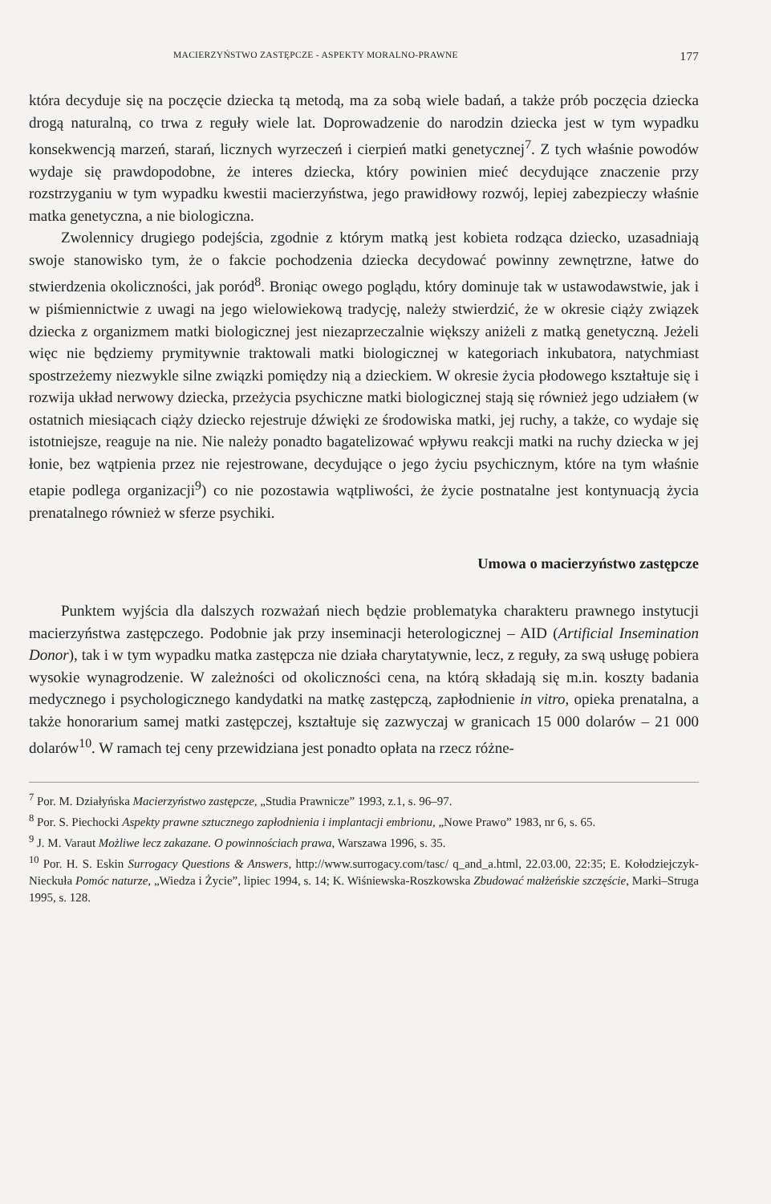MACIERZYŃSTWO ZASTĘPCZE - ASPEKTY MORALNO-PRAWNE 177
która decyduje się na poczęcie dziecka tą metodą, ma za sobą wiele badań, a także prób poczęcia dziecka drogą naturalną, co trwa z reguły wiele lat. Doprowadzenie do narodzin dziecka jest w tym wypadku konsekwencją marzeń, starań, licznych wyrzeczeń i cierpień matki genetycznej<sup>7</sup>. Z tych właśnie powodów wydaje się prawdopodobne, że interes dziecka, który powinien mieć decydujące znaczenie przy rozstrzyganiu w tym wypadku kwestii macierzyństwa, jego prawidłowy rozwój, lepiej zabezpieczy właśnie matka genetyczna, a nie biologiczna.
Zwolennicy drugiego podejścia, zgodnie z którym matką jest kobieta rodząca dziecko, uzasadniają swoje stanowisko tym, że o fakcie pochodzenia dziecka decydować powinny zewnętrzne, łatwe do stwierdzenia okoliczności, jak poród<sup>8</sup>. Broniąc owego poglądu, który dominuje tak w ustawodawstwie, jak i w piśmiennictwie z uwagi na jego wielowiekową tradycję, należy stwierdzić, że w okresie ciąży związek dziecka z organizmem matki biologicznej jest niezaprzeczalnie większy aniżeli z matką genetyczną. Jeżeli więc nie będziemy prymitywnie traktowali matki biologicznej w kategoriach inkubatora, natychmiast spostrzeżemy niezwykle silne związki pomiędzy nią a dzieckiem. W okresie życia płodowego kształtuje się i rozwija układ nerwowy dziecka, przeżycia psychiczne matki biologicznej stają się również jego udziałem (w ostatnich miesiącach ciąży dziecko rejestruje dźwięki ze środowiska matki, jej ruchy, a także, co wydaje się istotniejsze, reaguje na nie. Nie należy ponadto bagatelizować wpływu reakcji matki na ruchy dziecka w jej łonie, bez wątpienia przez nie rejestrowane, decydujące o jego życiu psychicznym, które na tym właśnie etapie podlega organizacji<sup>9</sup>) co nie pozostawia wątpliwości, że życie postnatalne jest kontynuacją życia prenatalnego również w sferze psychiki.
Umowa o macierzyństwo zastępcze
Punktem wyjścia dla dalszych rozważań niech będzie problematyka charakteru prawnego instytucji macierzyństwa zastępczego. Podobnie jak przy inseminacji heterologicznej – AID (Artificial Insemination Donor), tak i w tym wypadku matka zastępcza nie działa charytatywnie, lecz, z reguły, za swą usługę pobiera wysokie wynagrodzenie. W zależności od okoliczności cena, na którą składają się m.in. koszty badania medycznego i psychologicznego kandydatki na matkę zastępczą, zapłodnienie in vitro, opieka prenatalna, a także honorarium samej matki zastępczej, kształtuje się zazwyczaj w granicach 15 000 dolarów – 21 000 dolarów<sup>10</sup>. W ramach tej ceny przewidziana jest ponadto opłata na rzecz różne-
<sup>7</sup> Por. M. Działyńska Macierzyństwo zastępcze, „Studia Prawnicze” 1993, z.1, s. 96–97.
<sup>8</sup> Por. S. Piechocki Aspekty prawne sztucznego zapłodnienia i implantacji embrionu, „Nowe Prawo” 1983, nr 6, s. 65.
<sup>9</sup> J. M. Varaut Możliwe lecz zakazane. O powinnościach prawa, Warszawa 1996, s. 35.
<sup>10</sup> Por. H. S. Eskin Surrogacy Questions & Answers, http://www.surrogacy.com/tasc/ q_and_a.html, 22.03.00, 22:35; E. Kołodziejczyk-Nieckuła Pomóc naturze, „Wiedza i Życie”, lipiec 1994, s. 14; K. Wiśniewska-Roszkowska Zbudować małżeńskie szczęście, Marki–Struga 1995, s. 128.